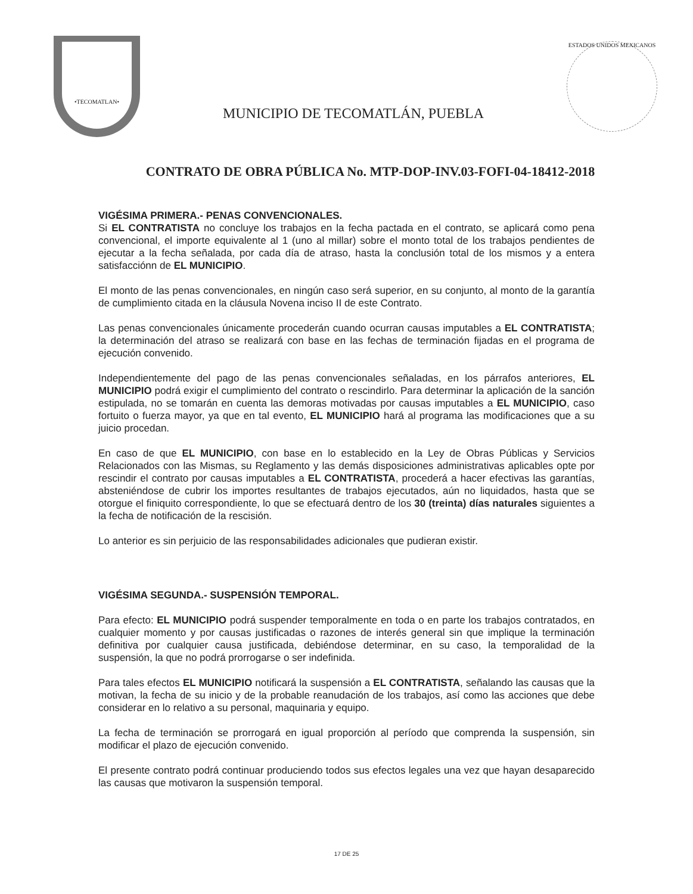•TECOMATLAN•
MUNICIPIO DE TECOMATLÁN, PUEBLA
ESTADOS UNIDOS MEXICANOS
CONTRATO DE OBRA PÚBLICA No. MTP-DOP-INV.03-FOFI-04-18412-2018
VIGÉSIMA PRIMERA.- PENAS CONVENCIONALES.
Si EL CONTRATISTA no concluye los trabajos en la fecha pactada en el contrato, se aplicará como pena convencional, el importe equivalente al 1 (uno al millar) sobre el monto total de los trabajos pendientes de ejecutar a la fecha señalada, por cada día de atraso, hasta la conclusión total de los mismos y a entera satisfacciónn de EL MUNICIPIO.
El monto de las penas convencionales, en ningún caso será superior, en su conjunto, al monto de la garantía de cumplimiento citada en la cláusula Novena inciso II de este Contrato.
Las penas convencionales únicamente procederán cuando ocurran causas imputables a EL CONTRATISTA; la determinación del atraso se realizará con base en las fechas de terminación fijadas en el programa de ejecución convenido.
Independientemente del pago de las penas convencionales señaladas, en los párrafos anteriores, EL MUNICIPIO podrá exigir el cumplimiento del contrato o rescindirlo. Para determinar la aplicación de la sanción estipulada, no se tomarán en cuenta las demoras motivadas por causas imputables a EL MUNICIPIO, caso fortuito o fuerza mayor, ya que en tal evento, EL MUNICIPIO hará al programa las modificaciones que a su juicio procedan.
En caso de que EL MUNICIPIO, con base en lo establecido en la Ley de Obras Públicas y Servicios Relacionados con las Mismas, su Reglamento y las demás disposiciones administrativas aplicables opte por rescindir el contrato por causas imputables a EL CONTRATISTA, procederá a hacer efectivas las garantías, absteniéndose de cubrir los importes resultantes de trabajos ejecutados, aún no liquidados, hasta que se otorgue el finiquito correspondiente, lo que se efectuará dentro de los 30 (treinta) días naturales siguientes a la fecha de notificación de la rescisión.
Lo anterior es sin perjuicio de las responsabilidades adicionales que pudieran existir.
VIGÉSIMA SEGUNDA.- SUSPENSIÓN TEMPORAL.
Para efecto: EL MUNICIPIO podrá suspender temporalmente en toda o en parte los trabajos contratados, en cualquier momento y por causas justificadas o razones de interés general sin que implique la terminación definitiva por cualquier causa justificada, debiéndose determinar, en su caso, la temporalidad de la suspensión, la que no podrá prorrogarse o ser indefinida.
Para tales efectos EL MUNICIPIO notificará la suspensión a EL CONTRATISTA, señalando las causas que la motivan, la fecha de su inicio y de la probable reanudación de los trabajos, así como las acciones que debe considerar en lo relativo a su personal, maquinaria y equipo.
La fecha de terminación se prorrogará en igual proporción al período que comprenda la suspensión, sin modificar el plazo de ejecución convenido.
El presente contrato podrá continuar produciendo todos sus efectos legales una vez que hayan desaparecido las causas que motivaron la suspensión temporal.
17 DE 25